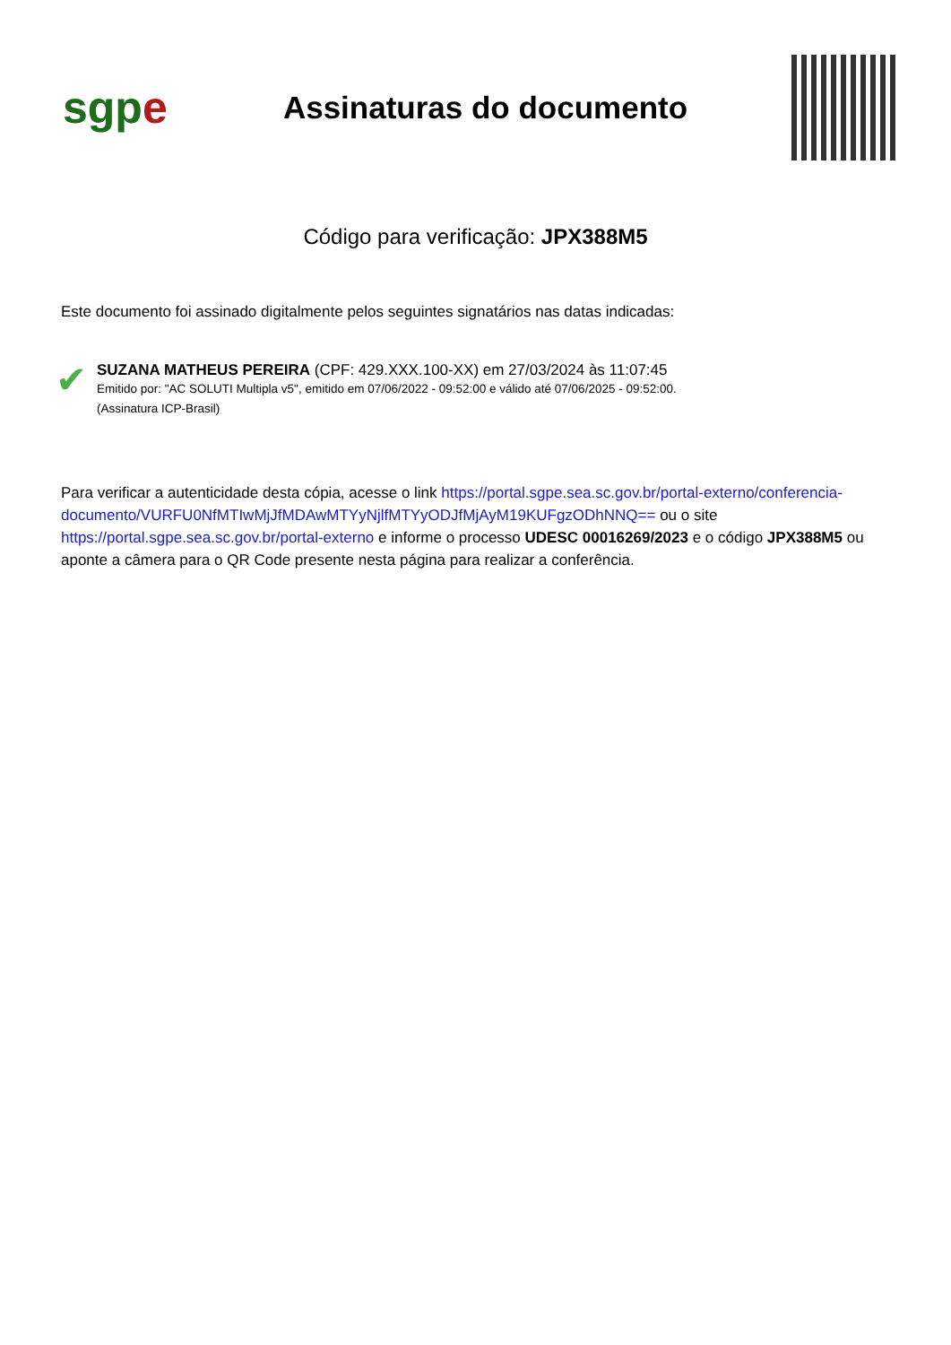sgpe
Assinaturas do documento
Código para verificação: JPX388M5
Este documento foi assinado digitalmente pelos seguintes signatários nas datas indicadas:
✔
SUZANA MATHEUS PEREIRA (CPF: 429.XXX.100-XX) em 27/03/2024 às 11:07:45
Emitido por: "AC SOLUTI Multipla v5", emitido em 07/06/2022 - 09:52:00 e válido até 07/06/2025 - 09:52:00.
(Assinatura ICP-Brasil)
Para verificar a autenticidade desta cópia, acesse o link https://portal.sgpe.sea.sc.gov.br/portal-externo/conferencia-documento/VURFU0NfMTIwMjJfMDAwMTYyNjlfMTYyODJfMjAyM19KUFgzODhNNQ== ou o site https://portal.sgpe.sea.sc.gov.br/portal-externo e informe o processo UDESC 00016269/2023 e o código JPX388M5 ou aponte a câmera para o QR Code presente nesta página para realizar a conferência.